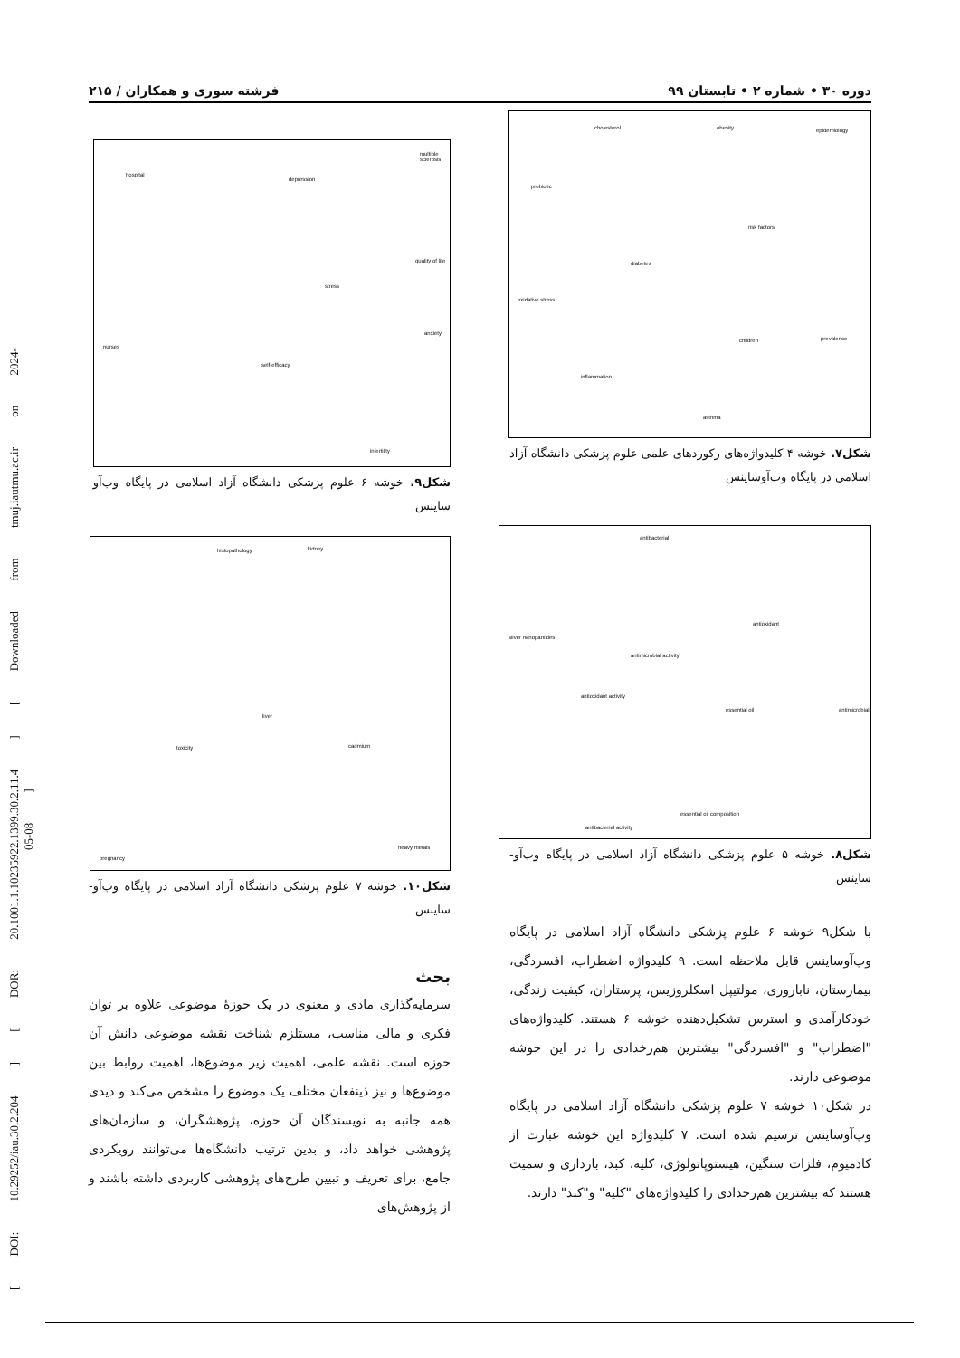[ DOI: 10.29252/iau.30.2.204 ] [ DOR: 20.1001.1.10235922.1399.30.2.11.4 ] [ Downloaded from tmuj.iautmu.ac.ir on 2024-05-08 ]
دوره ۳۰ • شماره ۲ • تابستان ۹۹ فرشته سوری و همکاران / ۲۱۵
cholesterol obesity epidemiology
probiotic
risk factors
diabetes
oxidative stress
children prevalence
inflammation
asthma
شکل۷. خوشه ۴ کلیدواژه‌های رکوردهای علمی علوم پزشکی دانشگاه آزاد اسلامی در پایگاه وب‌آوساینس
antibacterial
antioxidant
silver nanoparticles
antimicrobial activity
antioxidant activity
essential oil antimicrobial
essential oil composition
antibacterial activity
شکل۸. خوشه ۵ علوم پزشکی دانشگاه آزاد اسلامی در پایگاه وب‌آو-ساینس
با شکل۹ خوشه ۶ علوم پزشکی دانشگاه آزاد اسلامی در پایگاه وب‌آوساینس قابل ملاحظه است. ۹ کلیدواژه اضطراب، افسردگی، بیمارستان، ناباروری، مولتیپل اسکلروزیس، پرستاران، کیفیت زندگی، خودکارآمدی و استرس تشکیل‌دهنده خوشه ۶ هستند. کلیدواژه‌های "اضطراب" و "افسردگی" بیشترین هم‌رخدادی را در این خوشه موضوعی دارند.
در شکل۱۰ خوشه ۷ علوم پزشکی دانشگاه آزاد اسلامی در پایگاه وب‌آوساینس ترسیم شده است. ۷ کلیدواژه این خوشه عبارت از کادمیوم، فلزات سنگین، هیستوپاتولوژی، کلیه، کبد، بارداری و سمیت هستند که بیشترین هم‌رخدادی را کلیدواژه‌های "کلیه" و"کبد" دارند.
multiple sclerosis
hospital
depression
quality of life
stress
anxiety
nurses
self-efficacy
infertility
شکل۹. خوشه ۶ علوم پزشکی دانشگاه آزاد اسلامی در پایگاه وب‌آو-ساینس
histopathology kidney
liver
toxicity cadmium
heavy metals
pregnancy
شکل۱۰. خوشه ۷ علوم پزشکی دانشگاه آزاد اسلامی در پایگاه وب‌آو-ساینس
بحث
سرمایه‌گذاری مادی و معنوی در یک حوزۀ موضوعی علاوه بر توان فکری و مالی مناسب، مستلزم شناخت نقشه موضوعی دانش آن حوزه است. نقشه علمی، اهمیت زیر موضوع‌ها، اهمیت روابط بین موضوع‌ها و نیز ذینفعان مختلف یک موضوع را مشخص می‌کند و دیدی همه جانبه به نویسندگان آن حوزه، پژوهشگران، و سازمان‌های پژوهشی خواهد داد، و بدین ترتیب دانشگاه‌ها می‌توانند رویکردی جامع، برای تعریف و تبیین طرح‌های پژوهشی کاربردی داشته باشند و از پژوهش‌های